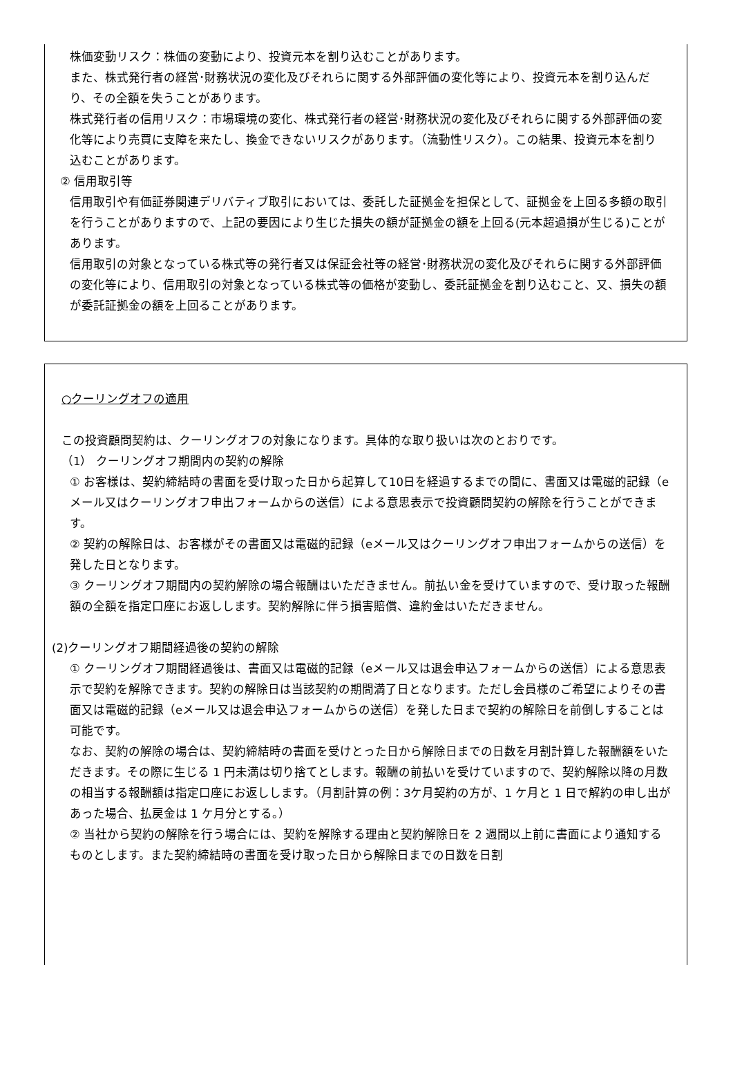株価変動リスク：株価の変動により、投資元本を割り込むことがあります。
また、株式発行者の経営･財務状況の変化及びそれらに関する外部評価の変化等により、投資元本を割り込んだり、その全額を失うことがあります。
株式発行者の信用リスク：市場環境の変化、株式発行者の経営･財務状況の変化及びそれらに関する外部評価の変化等により売買に支障を来たし、換金できないリスクがあります。（流動性リスク）。この結果、投資元本を割り込むことがあります。
② 信用取引等
信用取引や有価証券関連デリバティブ取引においては、委託した証拠金を担保として、証拠金を上回る多額の取引を行うことがありますので、上記の要因により生じた損失の額が証拠金の額を上回る(元本超過損が生じる)ことがあります。
信用取引の対象となっている株式等の発行者又は保証会社等の経営･財務状況の変化及びそれらに関する外部評価の変化等により、信用取引の対象となっている株式等の価格が変動し、委託証拠金を割り込むこと、又、損失の額が委託証拠金の額を上回ることがあります。
○クーリングオフの適用
この投資顧問契約は、クーリングオフの対象になります。具体的な取り扱いは次のとおりです。
（1） クーリングオフ期間内の契約の解除
① お客様は、契約締結時の書面を受け取った日から起算して10日を経過するまでの間に、書面又は電磁的記録（eメール又はクーリングオフ申出フォームからの送信）による意思表示で投資顧問契約の解除を行うことができます。
② 契約の解除日は、お客様がその書面又は電磁的記録（eメール又はクーリングオフ申出フォームからの送信）を発した日となります。
③ クーリングオフ期間内の契約解除の場合報酬はいただきません。前払い金を受けていますので、受け取った報酬額の全額を指定口座にお返しします。契約解除に伴う損害賠償、違約金はいただきません。
(2)クーリングオフ期間経過後の契約の解除
① クーリングオフ期間経過後は、書面又は電磁的記録（eメール又は退会申込フォームからの送信）による意思表示で契約を解除できます。契約の解除日は当該契約の期間満了日となります。ただし会員様のご希望によりその書面又は電磁的記録（eメール又は退会申込フォームからの送信）を発した日まで契約の解除日を前倒しすることは可能です。
なお、契約の解除の場合は、契約締結時の書面を受けとった日から解除日までの日数を月割計算した報酬額をいただきます。その際に生じる 1 円未満は切り捨てとします。報酬の前払いを受けていますので、契約解除以降の月数の相当する報酬額は指定口座にお返しします。（月割計算の例：3ケ月契約の方が、1 ケ月と 1 日で解約の申し出があった場合、払戻金は 1 ケ月分とする。）
② 当社から契約の解除を行う場合には、契約を解除する理由と契約解除日を 2 週間以上前に書面により通知するものとします。また契約締結時の書面を受け取った日から解除日までの日数を日割